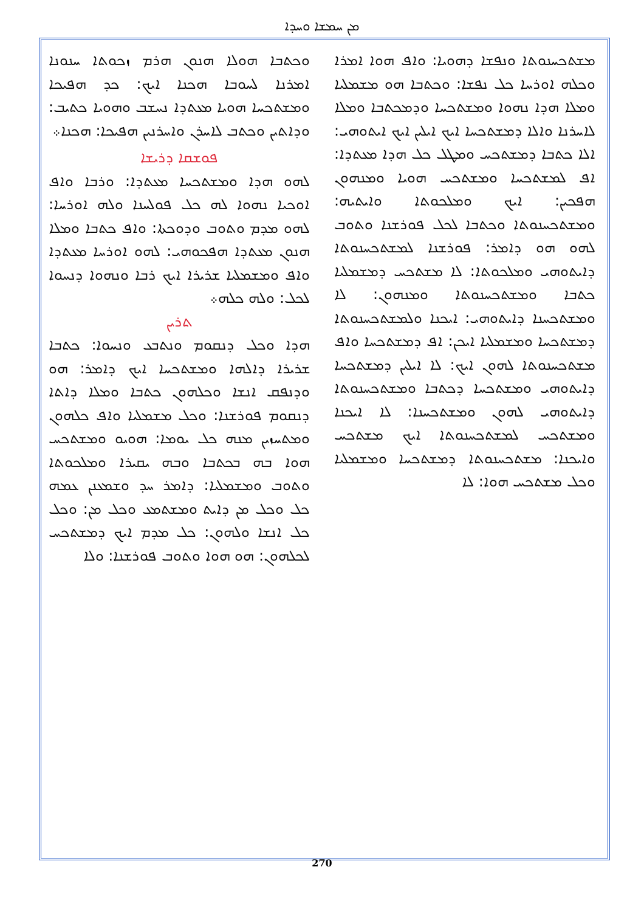ܡܢ ܚܡܫܐ ܘܚܕܐ
ܘܟܬܒܐ ܗܘܠܐ ܗܢܘܢ ܗܪܡ ܙܟܘܬܐ ܚܢܘܢܐ ܐܡܪܢܐ ܠܚܘܒܐ ܗܟܢܐ ܐܝܟ: ܟܕ ܗܦܝܟܐ ܘܡܫܬܟܚܐ ܗܘܝܐ ܡܥܬܕܐ ܢܚܫܒ ܘܗܘܝܐ ܟܬܝܒ: ܘܕܐܬܝܢ ܘܟܬܒ ܠܐܚܪܢ ܘܐܚܪܢܝܢ ܗܦܝܟܐ: ܗܟܢܐ܀
ܦܘܫܩܐ ܕܪܝܫܐ
ܠܗܘ ܗܕܐ ܘܡܫܬܟܚܐ ܡܥܬܕܐ: ܘܪܒܐ ܘܐܦ ܐܘܟܝܐ ܢܗܘܐ ܠܗ ܟܠ ܦܘܠܚܢܐ ܘܠܗ ܐܘܪܚܐ: ܠܗܘ ܡܕܡ ܘܬܘܒ ܘܕܘܟܬܐ: ܘܐܦ ܟܬܒܐ ܘܡܠܐ ܗܢܘܢ ܡܥܬܕܐ ܗܦܟܘܗܝ: ܠܗܘ ܐܘܪܚܐ ܡܥܬܕܐ ܘܐܦ ܘܡܫܡܠܝܐ ܫܪܝܪܐ ܐܝܟ ܪܒܐ ܘܢܗܘܐ ܕܢܚܘܐ ܠܟܠ: ܘܠܗ ܟܠܗ܀
ܬܪܝܢ
ܗܕܐ ܘܟܠ ܕܢܩܘܡ ܘܢܬܒܥ ܘܢܚܘܐ: ܟܬܒܐ ܫܪܝܪܐ ܕܐܠܗܐ ܘܡܫܬܟܚܐ ܐܝܟ ܕܐܡܪ: ܗܘ ܘܕܢܦܩ ܐܢܫܐ ܘܟܠܗܘܢ ܟܬܒܐ ܘܡܠܐ ܕܐܬܐ ܕܢܩܘܡ ܦܘܪܫܢܐ: ܘܟܠ ܡܫܡܠܝܐ ܘܐܦ ܟܠܗܘܢ ܘܡܬܚܙܝܢ ܡܢܗ ܟܠ ܝܘܡܐ: ܗܘܝܘ ܘܡܫܬܟܚ ܗܘܐ ܒܗ ܒܟܬܒܐ ܘܒܗ ܝܩܝܪܐ ܘܡܠܟܘܬܐ ܘܬܘܒ ܘܡܫܡܠܝܐ: ܕܐܡܪ ܚܕ ܘܫܡܥܢܢ ܥܡܗ ܟܠ ܘܟܠ ܡܢ ܕܐܝܬ ܘܡܫܬܡܥ ܘܟܠ ܡܢ: ܘܟܠ ܟܠ ܐܢܫܐ ܘܠܗܘܢ: ܟܠ ܡܕܡ ܐܝܟ ܕܡܫܬܟܚ ܠܟܠܗܘܢ: ܗܘ ܗܘܐ ܘܬܘܒ ܦܘܪܫܢܐ: ܘܠܐ
ܡܫܬܟܚܢܘܬܐ ܘܢܦܫܐ ܕܗܘܝܐ: ܘܐܦ ܗܘܐ ܐܡܪܐ ܘܟܠܗ ܐܘܪܚܐ ܟܠ ܢܦܫܐ: ܘܟܬܒܐ ܗܘ ܡܫܡܠܝܐ ܘܡܠܐ ܗܕܐ ܢܗܘܐ ܘܡܫܬܟܚܐ ܘܕܡܟܬܒܐ ܘܡܠܐ ܠܐܚܪܢܐ ܘܐܠܐ ܕܡܫܬܟܚܐ ܐܝܟ ܐܝܠܝܢ ܐܝܟ ܐܝܬܘܗܝ: ܐܠܐ ܟܬܒܐ ܕܡܫܬܟܚ ܘܡܛܠ ܟܠ ܗܕܐ ܡܥܬܕܐ: ܐܦ ܠܡܫܬܟܚܐ ܘܡܫܬܟܚ ܗܘܝܐ ܘܡܢܗܘܢ ܗܦܟܝܢ: ܐܝܟ ܘܡܠܟܘܬܐ ܘܐܝܬܝܗ: ܘܡܫܬܟܚܢܘܬܐ ܘܟܬܒܐ ܠܟܠ ܦܘܪܫܢܐ ܘܬܘܒ ܠܗܘ ܗܘ ܕܐܡܪ: ܦܘܪܫܢܐ ܠܡܫܬܟܚܢܘܬܐ ܕܐܝܬܘܗܝ ܘܡܠܟܘܬܐ: ܠܐ ܡܫܬܟܚ ܕܡܫܡܠܝܐ ܟܬܒܐ ܘܡܫܬܟܚܢܘܬܐ ܘܡܢܗܘܢ: ܠܐ ܘܡܫܬܟܚܢܐ ܕܐܝܬܘܗܝ: ܐܝܟܢܐ ܘܠܡܫܬܟܚܢܘܬܐ ܕܡܫܬܟܚܐ ܘܡܫܡܠܝܐ ܐܝܟܢ: ܐܦ ܕܡܫܬܟܚܐ ܘܐܦ ܡܫܬܟܚܢܘܬܐ ܠܗܘܢ ܐܝܟ: ܠܐ ܐܝܠܝܢ ܕܡܫܬܟܚܐ ܕܐܝܬܘܗܝ ܘܡܫܬܟܚܐ ܕܟܬܒܐ ܘܡܫܬܟܚܢܘܬܐ ܕܐܝܬܘܗܝ ܠܗܘܢ ܘܡܫܬܟܚܢܐ: ܠܐ ܐܝܟܢܐ ܘܡܫܬܟܚ ܠܡܫܬܟܚܢܘܬܐ ܐܝܟ ܡܫܬܟܚ ܘܐܝܟܢܐ: ܡܫܬܟܚܢܘܬܐ ܕܡܫܬܟܚܐ ܘܡܫܡܠܝܐ ܘܟܠ ܡܫܬܟܚ ܗܘܐ: ܠܐ
270